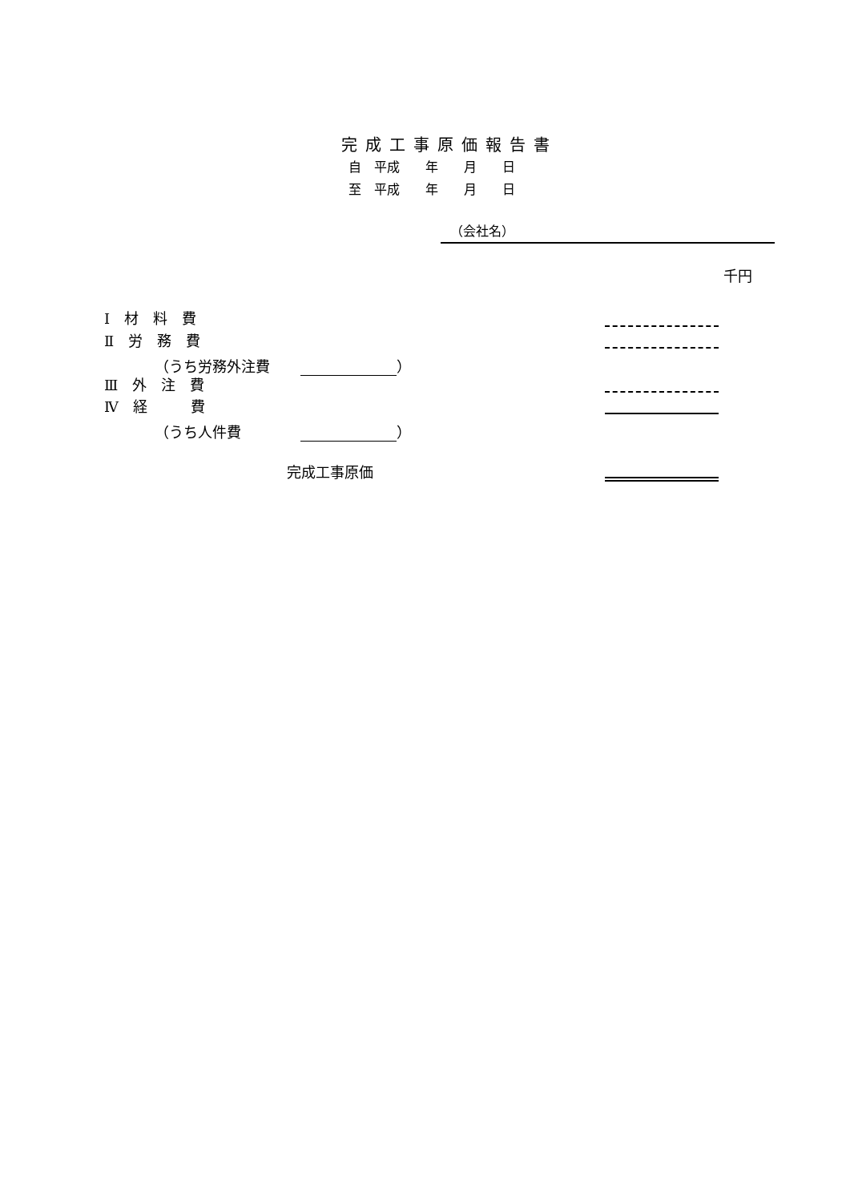完成工事原価報告書
自　平成　　年　　月　　日
至　平成　　年　　月　　日
（会社名）
千円
Ⅰ　材　料　費
Ⅱ　労　務　費
　　　　（うち労務外注費　 ）
Ⅲ　外　注　費
Ⅳ　経　　　費
　　　　（うち人件費　　　 ）
完成工事原価